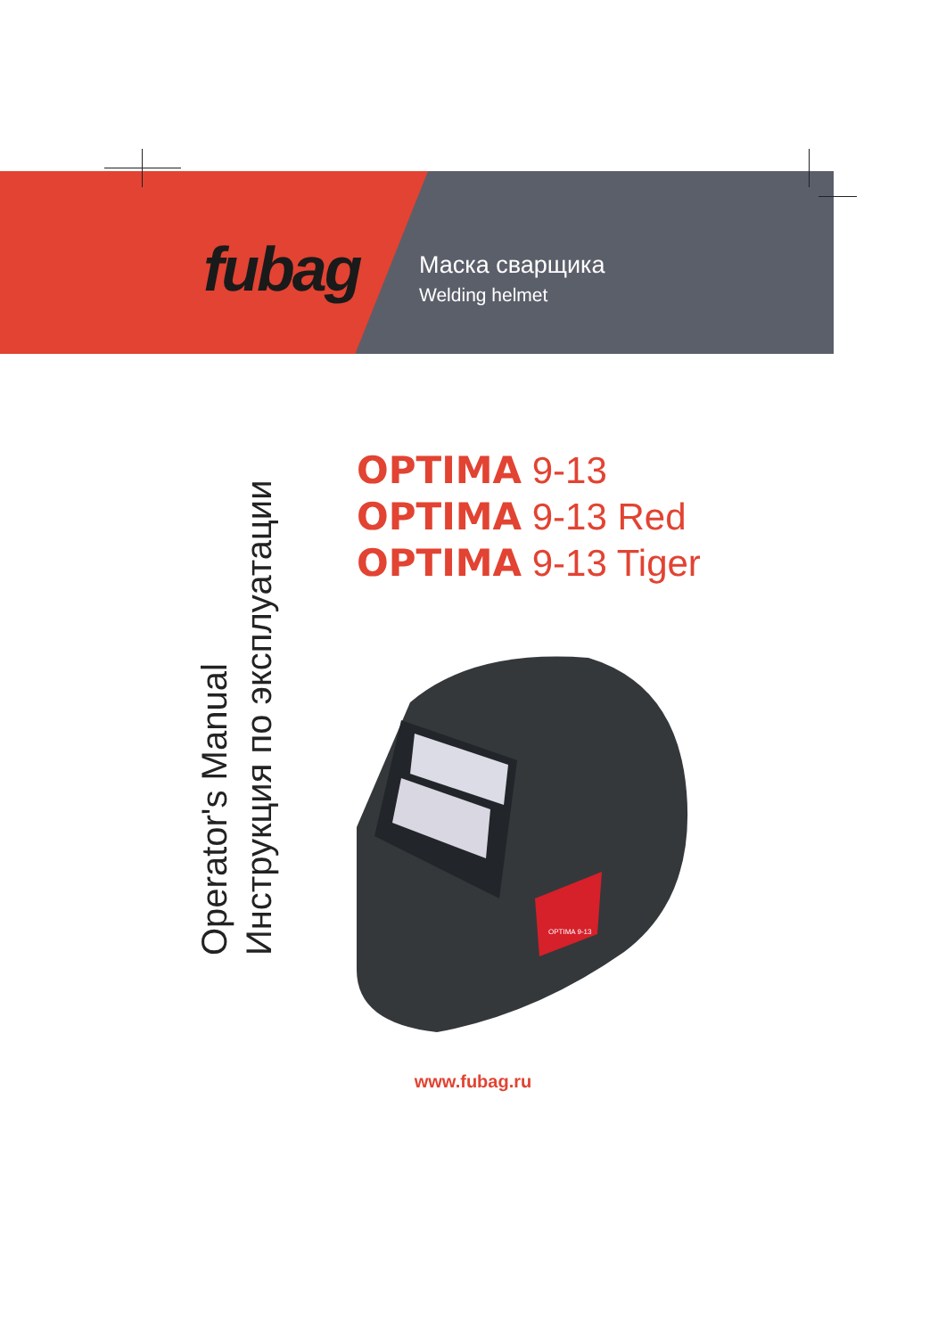fubag
Маска сварщика
Welding helmet
Operator's Manual
Инструкция по эксплуатации
OPTIMA 9-13
OPTIMA 9-13 Red
OPTIMA 9-13 Tiger
OPTIMA 9-13
www.fubag.ru